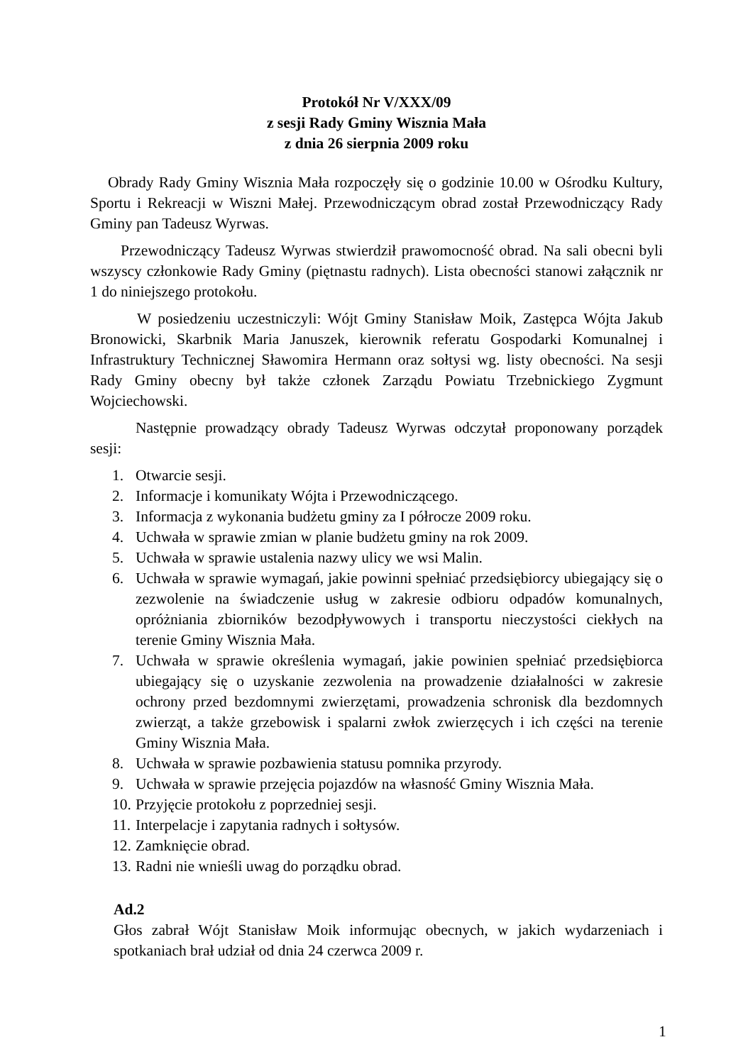Protokół Nr V/XXX/09
z sesji Rady Gminy Wisznia Mała
z dnia 26 sierpnia 2009 roku
Obrady Rady Gminy Wisznia Mała rozpoczęły się o godzinie 10.00 w Ośrodku Kultury, Sportu i Rekreacji w Wiszni Małej. Przewodniczącym obrad został Przewodniczący Rady Gminy pan Tadeusz Wyrwas.
Przewodniczący Tadeusz Wyrwas stwierdził prawomocność obrad. Na sali obecni byli wszyscy członkowie Rady Gminy (piętnastu radnych). Lista obecności stanowi załącznik nr 1 do niniejszego protokołu.
W posiedzeniu uczestniczyli: Wójt Gminy Stanisław Moik, Zastępca Wójta Jakub Bronowicki, Skarbnik Maria Januszek, kierownik referatu Gospodarki Komunalnej i Infrastruktury Technicznej Sławomira Hermann oraz sołtysi wg. listy obecności. Na sesji Rady Gminy obecny był także członek Zarządu Powiatu Trzebnickiego Zygmunt Wojciechowski.
Następnie prowadzący obrady Tadeusz Wyrwas odczytał proponowany porządek sesji:
1. Otwarcie sesji.
2. Informacje i komunikaty Wójta i Przewodniczącego.
3. Informacja z wykonania budżetu gminy za I półrocze 2009 roku.
4. Uchwała w sprawie zmian w planie budżetu gminy na rok 2009.
5. Uchwała w sprawie ustalenia nazwy ulicy we wsi Malin.
6. Uchwała w sprawie wymagań, jakie powinni spełniać przedsiębiorcy ubiegający się o zezwolenie na świadczenie usług w zakresie odbioru odpadów komunalnych, opróżniania zbiorników bezodpływowych i transportu nieczystości ciekłych na terenie Gminy Wisznia Mała.
7. Uchwała w sprawie określenia wymagań, jakie powinien spełniać przedsiębiorca ubiegający się o uzyskanie zezwolenia na prowadzenie działalności w zakresie ochrony przed bezdomnymi zwierzętami, prowadzenia schronisk dla bezdomnych zwierząt, a także grzebowisk i spalarni zwłok zwierzęcych i ich części na terenie Gminy Wisznia Mała.
8. Uchwała w sprawie pozbawienia statusu pomnika przyrody.
9. Uchwała w sprawie przejęcia pojazdów na własność Gminy Wisznia Mała.
10. Przyjęcie protokołu z poprzedniej sesji.
11. Interpelacje i zapytania radnych i sołtysów.
12. Zamknięcie obrad.
13. Radni nie wnieśli uwag do porządku obrad.
Ad.2
Głos zabrał Wójt Stanisław Moik informując obecnych, w jakich wydarzeniach i spotkaniach brał udział od dnia 24 czerwca 2009 r.
1